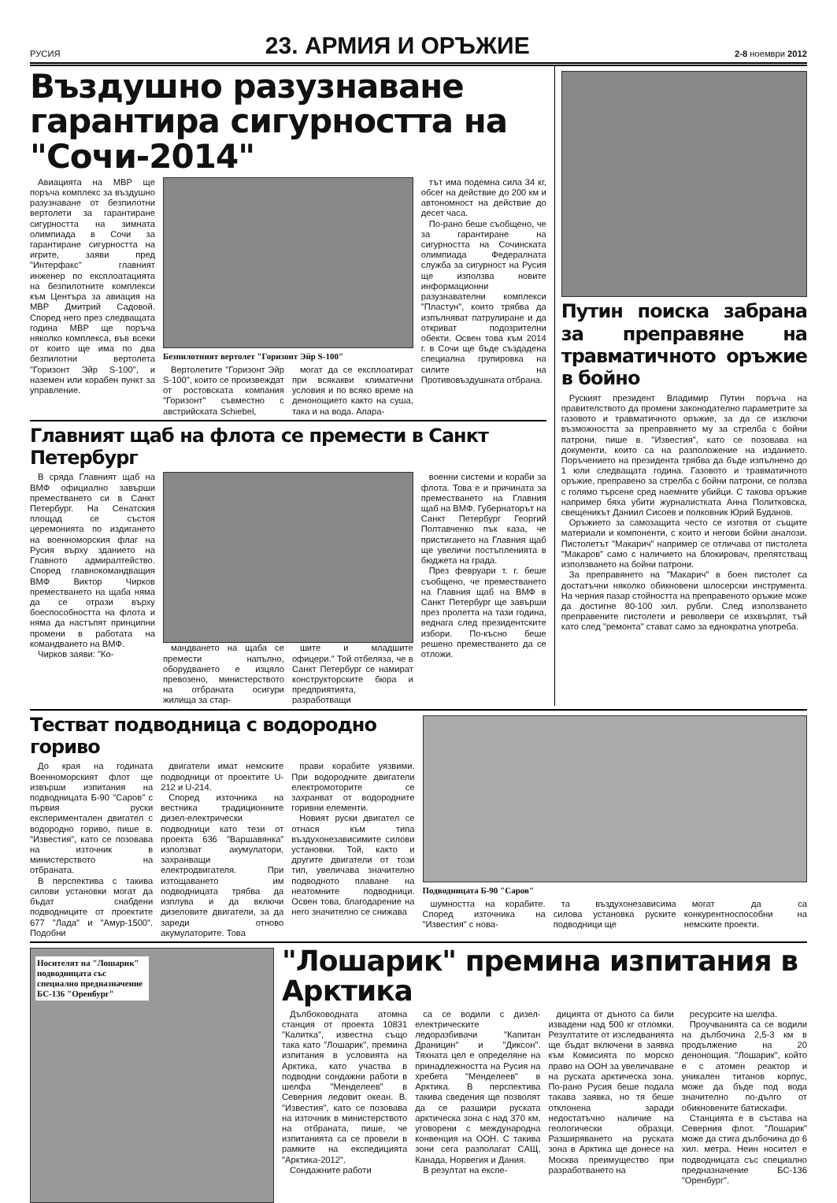РУСИЯ 23. АРМИЯ И ОРЪЖИЕ 2-8 ноември 2012
Въздушно разузнаване гарантира сигурността на "Сочи-2014"
Авиацията на МВР ще поръча комплекс за въздушно разузнаване от безпилотни вертолети за гарантиране сигурността на зимната олимпиада в Сочи за гарантиране сигурността на игрите, заяви пред "Интерфакс" главният инженер по експлоатацията на безпилотните комплекси към Центъра за авиация на МВР Дмитрий Садовой. Според него през следващата година МВР ще поръча няколко комплекса, във всеки от които ще има по два безпилотни вертолета "Горизонт Эйр S-100", и наземен или корабен пункт за управление.
Безпилотният вертолет "Горизонт Эйр S-100"
Вертолетите "Горизонт Эйр S-100", които се произвеждат от ростовската компания "Горизонт" съвместно с австрийската Schiebel,
могат да се експлоатират при всякакви климатични условия и по всяко време на денонощието както на суша, така и на вода. Апара-
тът има подемна сила 34 кг, обсег на действие до 200 км и автономност на действие до десет часа.
По-рано беше съобщено, че за гарантиране на сигурността на Сочинската олимпиада Федералната служба за сигурност на Русия ще използва новите информационни разузнавателни комплекси "Пластун", които трябва да изпълняват патрулиране и да откриват подозрителни обекти. Освен това към 2014 г. в Сочи ще бъде създадена специална групировка на силите на Противовъздушната отбрана.
Главният щаб на флота се премести в Санкт Петербург
В сряда Главният щаб на ВМФ официално завърши преместването си в Санкт Петербург. На Сенатския площад се състоя церемонията по издигането на военноморския флаг на Русия върху зданието на Главното адмиралтейство. Според главнокомандващия ВМФ Виктор Чирков преместването на щаба няма да се отрази върху боеспособността на флота и няма да настъпят принципни промени в работата на командването на ВМФ.
Чирков заяви: "Ко-
мандването на щаба се премести напълно, оборудването е изцяло превозено, министерството на отбраната осигури жилища за стар-
шите и младшите офицери." Той отбеляза, че в Санкт Петербург се намират конструкторските бюра и предприятията, разработващи
военни системи и кораби за флота. Това е и причината за преместването на Главния щаб на ВМФ. Губернаторът на Санкт Петербург Георгий Полтавченко пък каза, че пристигането на Главния щаб ще увеличи постъпленията в бюджета на града.
През февруари т. г. беше съобщено, че преместването на Главния щаб на ВМФ в Санкт Петербург ще завърши през пролетта на тази година, веднага след президентските избори. По-късно беше решено преместването да се отложи.
Путин поиска забрана за преправяне на травматичното оръжие в бойно
Руският президент Владимир Путин поръча на правителството да промени законодателно параметрите за газовото и травматичното оръжие, за да се изключи възможността за преправянето му за стрелба с бойни патрони, пише в. "Известия", като се позовава на документи, които са на разположение на изданието. Поръчението на президента трябва да бъде изпълнено до 1 юли следващата година. Газовото и травматичното оръжие, преправено за стрелба с бойни патрони, се ползва с голямо търсене сред наемните убийци. С такова оръжие например бяха убити журналистката Анна Политковска, свещеникът Даниил Сисоев и полковник Юрий Буданов.
Оръжието за самозащита често се изготвя от същите материали и компоненти, с които и негови бойни аналози. Пистолетът "Макарич" например се отличава от пистолета "Макаров" само с наличието на блокировач, препятстващ използването на бойни патрони.
За преправянето на "Макарич" в боен пистолет са достатъчни няколко обикновени шлосерски инструмента. На черния пазар стойността на преправеното оръжие може да достигне 80-100 хил. рубли. След използването преправените пистолети и револвери се изхвърлят, тъй като след "ремонта" стават само за еднократна употреба.
Тестват подводница с водородно гориво
До края на годината Военноморският флот ще извърши изпитания на подводницата Б-90 "Саров" с първия руски експериментален двигател с водородно гориво, пише в. "Известия", като се позовава на източник в министерството на отбраната.
В перспектива с такива силови установки могат да бъдат снабдени подводниците от проектите 677 "Лада" и "Амур-1500". Подобни
двигатели имат немските подводници от проектите U-212 и U-214.
Според източника на вестника традиционните дизел-електрически подводници като тези от проекта 636 "Варшавянка" използват акумулатори, захранващи електродвигателя. При изтощаването им подводницата трябва да изплува и да включи дизеловите двигатели, за да зареди отново акумулаторите. Това
прави корабите уязвими. При водородните двигатели електромоторите се захранват от водородните горивни елементи.
Новият руски двигател се отнася към типа въздухонезависимите силови установки. Той, както и другите двигатели от този тип, увеличава значително подводното плаване на неатомните подводници. Освен това, благодарение на него значително се снижава
Подводницата Б-90 "Саров"
шумността на корабите. Според източника на "Известия" с нова-
та въздухонезависима силова установка руските подводници ще
могат да са конкурентноспособни на немските проекти.
Носителят на "Лошарик" подводницата със специално предназначение БС-136 "Оренбург"
"Лошарик" премина изпитания в Арктика
Дълбоководната атомна станция от проекта 10831 "Калитка", известна също така като "Лошарик", премина изпитания в условията на Арктика, като участва в подводни сондажни работи в шелфа "Менделеев" в Северния ледовит океан. В. "Известия", като се позовава на източник в министерството на отбраната, пише, че изпитанията са се провели в рамките на експедицията "Арктика-2012".
Сондажните работи
са се водили с дизел-електрическите ледоразбивачи "Капитан Драницин" и "Диксон". Тяхната цел е определяне на принадлежността на Русия на хребета "Менделеев" в Арктика. В перспектива такива сведения ще позволят да се разшири руската арктическа зона с над 370 км, уговорени с международна конвенция на ООН. С такива зони сега разполагат САЩ, Канада, Норвегия и Дания.
В резултат на експе-
дицията от дъното са били извадени над 500 кг отломки. Резултатите от изследванията ще бъдат включени в заявка към Комисията по морско право на ООН за увеличаване на руската арктическа зона. По-рано Русия беше подала такава заявка, но тя беше отклонена заради недостатъчно наличие на геологически образци. Разширяването на руската зона в Арктика ще донесе на Москва преимущество при разработването на
ресурсите на шелфа.
Проучванията са се водили на дълбочина 2,5-3 км в продължение на 20 денонощия. "Лошарик", който е с атомен реактор и уникален титанов корпус, може да бъде под вода значително по-дълго от обикновените батискафи.
Станцията е в състава на Северния флот. "Лошарик" може да стига дълбочина до 6 хил. метра. Неин носител е подводницата със специално предназначение БС-136 "Оренбург".